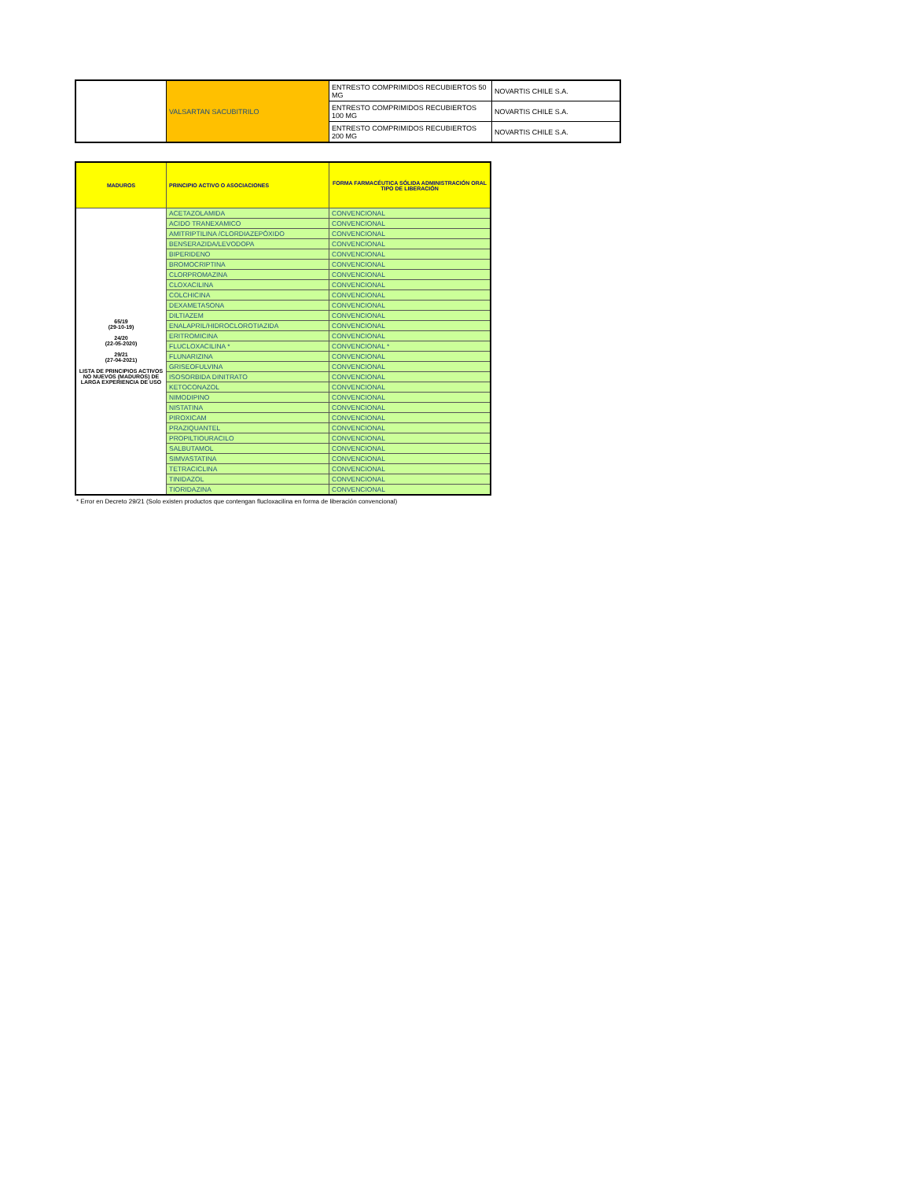| | VALSARTAN SACUBITRILO | ENTRESTO COMPRIMIDOS RECUBIERTOS 50 MG | NOVARTIS CHILE S.A. |
| | | ENTRESTO COMPRIMIDOS RECUBIERTOS 100 MG | NOVARTIS CHILE S.A. |
| | | ENTRESTO COMPRIMIDOS RECUBIERTOS 200 MG | NOVARTIS CHILE S.A. |
| MADUROS | PRINCIPIO ACTIVO O ASOCIACIONES | FORMA FARMACÉUTICA SÓLIDA ADMINISTRACIÓN ORAL TIPO DE LIBERACIÓN |
| --- | --- | --- |
| 65/19 (29-10-19) 24/20 (22-05-2020) 29/21 (27-04-2021) LISTA DE PRINCIPIOS ACTIVOS NO NUEVOS (MADUROS) DE LARGA EXPERIENCIA DE USO | ACETAZOLAMIDA | CONVENCIONAL |
| | ACIDO TRANEXAMICO | CONVENCIONAL |
| | AMITRIPTILINA /CLORDIAZEPÓXIDO | CONVENCIONAL |
| | BENSERAZIDA/LEVODOPA | CONVENCIONAL |
| | BIPERIDENO | CONVENCIONAL |
| | BROMOCRIPTINA | CONVENCIONAL |
| | CLORPROMAZINA | CONVENCIONAL |
| | CLOXACILINA | CONVENCIONAL |
| | COLCHICINA | CONVENCIONAL |
| | DEXAMETASONA | CONVENCIONAL |
| | DILTIAZEM | CONVENCIONAL |
| | ENALAPRIL/HIDROCLOROTIAZIDA | CONVENCIONAL |
| | ERITROMICINA | CONVENCIONAL |
| | FLUCLOXACILINA * | CONVENCIONAL * |
| | FLUNARIZINA | CONVENCIONAL |
| | GRISEOFULVINA | CONVENCIONAL |
| | ISOSORBIDA DINITRATO | CONVENCIONAL |
| | KETOCONAZOL | CONVENCIONAL |
| | NIMODIPINO | CONVENCIONAL |
| | NISTATINA | CONVENCIONAL |
| | PIROXICAM | CONVENCIONAL |
| | PRAZIQUANTEL | CONVENCIONAL |
| | PROPILTIOURACILO | CONVENCIONAL |
| | SALBUTAMOL | CONVENCIONAL |
| | SIMVASTATINA | CONVENCIONAL |
| | TETRACICLINA | CONVENCIONAL |
| | TINIDAZOL | CONVENCIONAL |
| | TIORIDAZINA | CONVENCIONAL |
* Error en Decreto 29/21 (Solo existen productos que contengan flucloxacilina en forma de liberación convencional)